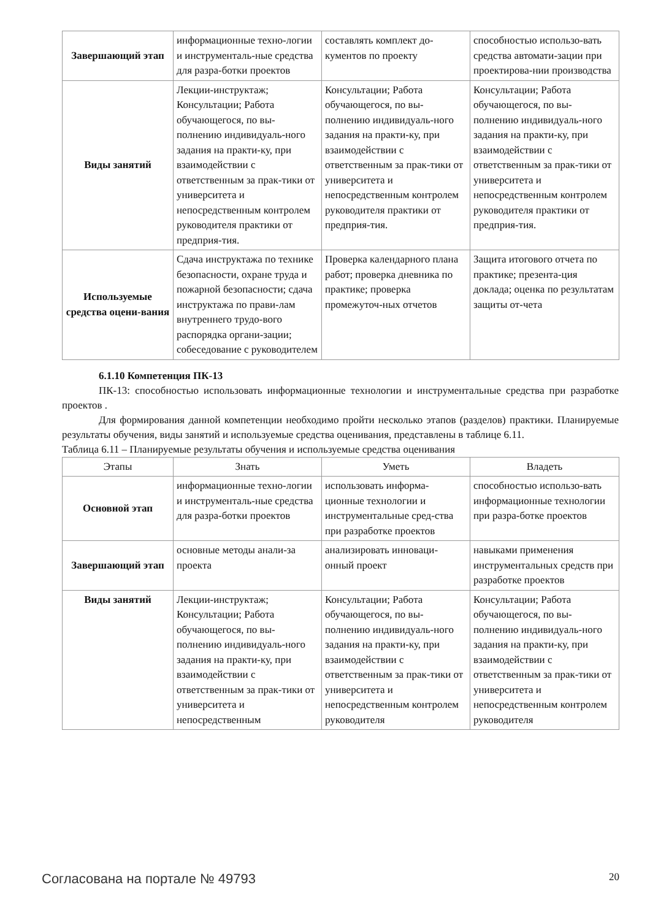| Завершающий этап | информационные техно-логии и инструменталь-ные средства для разра-ботки проектов | составлять комплект до-кументов по проекту | способностью использо-вать средства автомати-зации при проектирова-нии производства |
| Виды занятий | Лекции-инструктаж; Консультации; Работа обучающегося, по вы-полнению индивидуаль-ного задания на практи-ку, при взаимодействии с ответственным за прак-тики от университета и непосредственным контролем руководителя практики от предприя-тия. | Консультации; Работа обучающегося, по вы-полнению индивидуаль-ного задания на практи-ку, при взаимодействии с ответственным за прак-тики от университета и непосредственным контролем руководителя практики от предприя-тия. | Консультации; Работа обучающегося, по вы-полнению индивидуаль-ного задания на практи-ку, при взаимодействии с ответственным за прак-тики от университета и непосредственным контролем руководителя практики от предприя-тия. |
| Используемые средства оцени-вания | Сдача инструктажа по технике безопасности, охране труда и пожарной безопасности; сдача инструктажа по прави-лам внутреннего трудо-вого распорядка органи-зации; собеседование с руководителем | Проверка календарного плана работ; проверка дневника по практике; проверка промежуточ-ных отчетов | Защита итогового отчета по практике; презента-ция доклада; оценка по результатам защиты от-чета |
6.1.10 Компетенция ПК-13
ПК-13: способностью использовать информационные технологии и инструментальные средства при разработке проектов .
Для формирования данной компетенции необходимо пройти несколько этапов (разделов) практики. Планируемые результаты обучения, виды занятий и используемые средства оценивания, представлены в таблице 6.11.
Таблица 6.11 – Планируемые результаты обучения и используемые средства оценивания
| Этапы | Знать | Уметь | Владеть |
| --- | --- | --- | --- |
| Основной этап | информационные техно-логии и инструменталь-ные средства для разра-ботки проектов | использовать информа-ционные технологии и инструментальные сред-ства при разработке проектов | способностью использо-вать информационные технологии при разра-ботке проектов |
| Завершающий этап | основные методы анали-за проекта | анализировать инноваци-онный проект | навыками применения инструментальных средств при разработке проектов |
| Виды занятий | Лекции-инструктаж; Консультации; Работа обучающегося, по вы-полнению индивидуаль-ного задания на практи-ку, при взаимодействии с ответственным за прак-тики от университета и непосредственным | Консультации; Работа обучающегося, по вы-полнению индивидуаль-ного задания на практи-ку, при взаимодействии с ответственным за прак-тики от университета и непосредственным контролем руководителя | Консультации; Работа обучающегося, по вы-полнению индивидуаль-ного задания на практи-ку, при взаимодействии с ответственным за прак-тики от университета и непосредственным контролем руководителя |
Согласована на портале № 49793 20